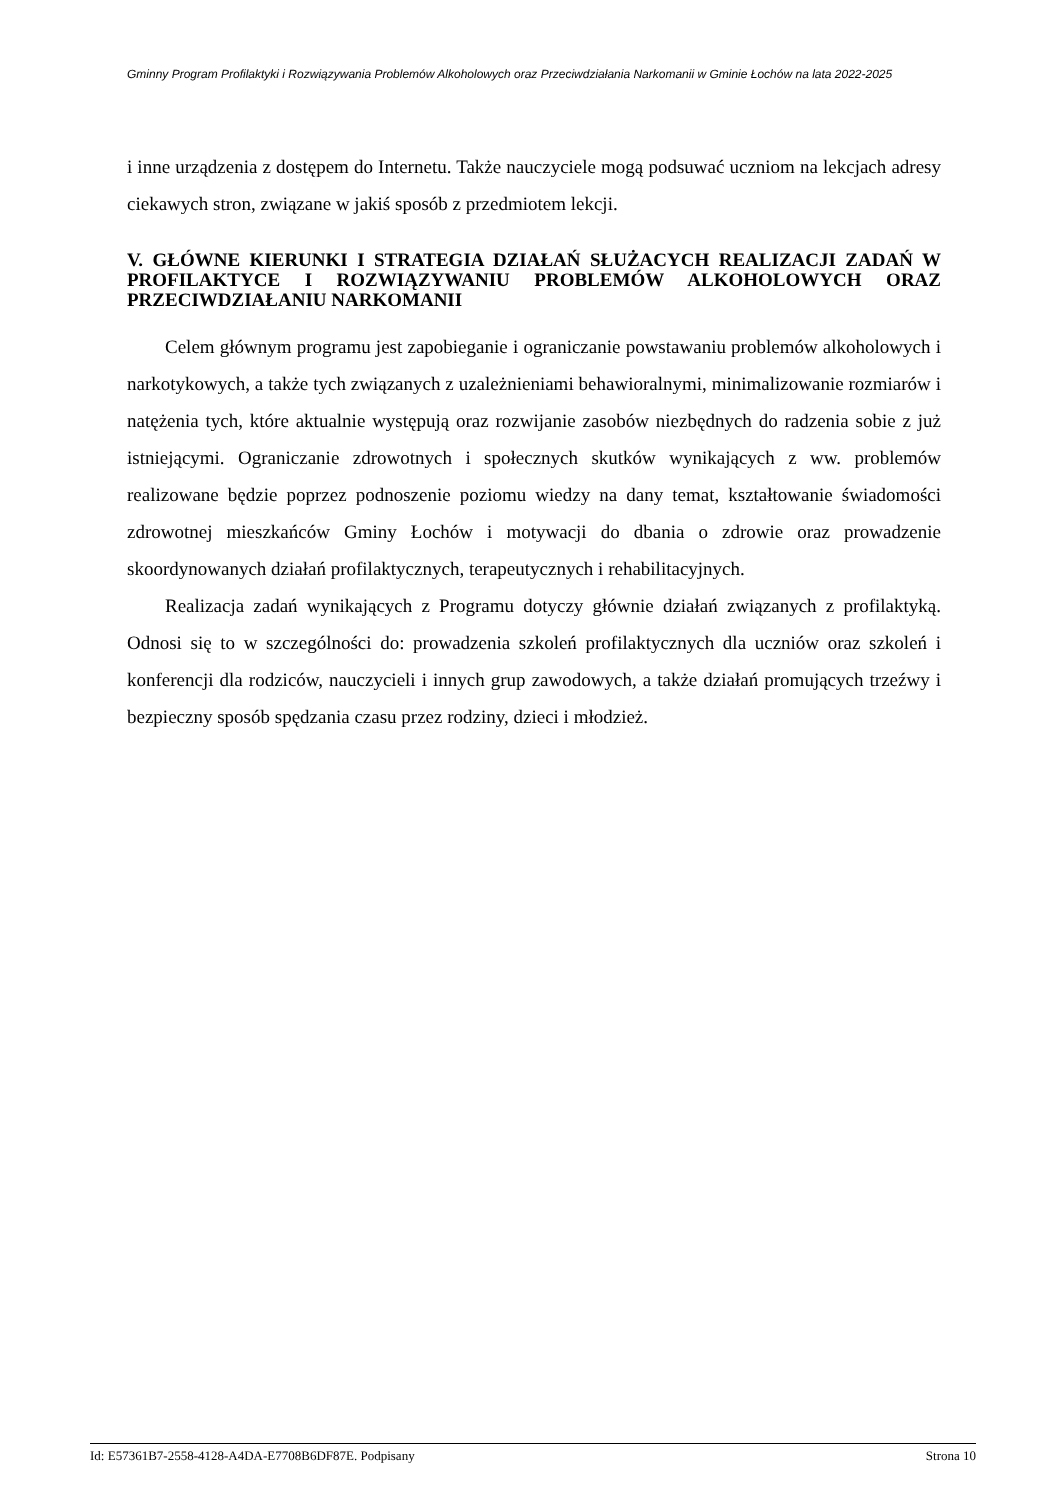Gminny Program Profilaktyki i Rozwiązywania Problemów Alkoholowych oraz Przeciwdziałania Narkomanii w Gminie Łochów na lata 2022-2025
i inne urządzenia z dostępem do Internetu. Także nauczyciele mogą podsuwać uczniom na lekcjach adresy ciekawych stron, związane w jakiś sposób z przedmiotem lekcji.
V. GŁÓWNE KIERUNKI I STRATEGIA DZIAŁAŃ SŁUŻACYCH REALIZACJI ZADAŃ W PROFILAKTYCE I ROZWIĄZYWANIU PROBLEMÓW ALKOHOLOWYCH ORAZ PRZECIWDZIAŁANIU NARKOMANII
Celem głównym programu jest zapobieganie i ograniczanie powstawaniu problemów alkoholowych i narkotykowych, a także tych związanych z uzależnieniami behawioralnymi, minimalizowanie rozmiarów i natężenia tych, które aktualnie występują oraz rozwijanie zasobów niezbędnych do radzenia sobie z już istniejącymi. Ograniczanie zdrowotnych i społecznych skutków wynikających z ww. problemów realizowane będzie poprzez podnoszenie poziomu wiedzy na dany temat, kształtowanie świadomości zdrowotnej mieszkańców Gminy Łochów i motywacji do dbania o zdrowie oraz prowadzenie skoordynowanych działań profilaktycznych, terapeutycznych i rehabilitacyjnych.
Realizacja zadań wynikających z Programu dotyczy głównie działań związanych z profilaktyką. Odnosi się to w szczególności do: prowadzenia szkoleń profilaktycznych dla uczniów oraz szkoleń i konferencji dla rodziców, nauczycieli i innych grup zawodowych, a także działań promujących trzeźwy i bezpieczny sposób spędzania czasu przez rodziny, dzieci i młodzież.
Id: E57361B7-2558-4128-A4DA-E7708B6DF87E. Podpisany Strona 10